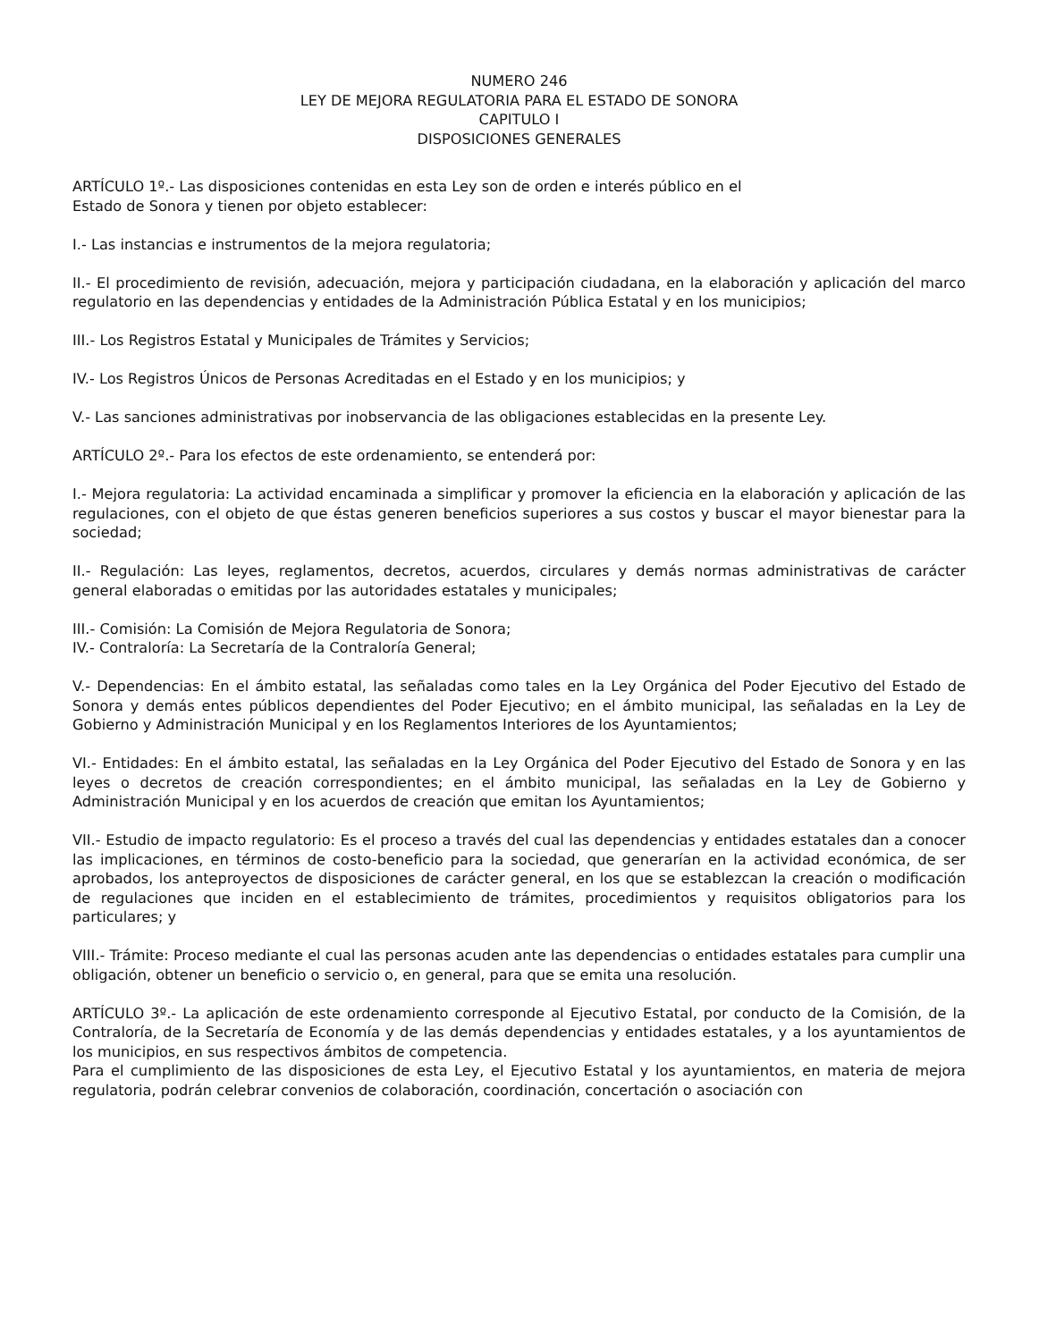NUMERO 246
LEY DE MEJORA REGULATORIA PARA EL ESTADO DE SONORA
CAPITULO I
DISPOSICIONES GENERALES
ARTÍCULO 1º.- Las disposiciones contenidas en esta Ley son de orden e interés público en el
Estado de Sonora y tienen por objeto establecer:
I.- Las instancias e instrumentos de la mejora regulatoria;
II.- El procedimiento de revisión, adecuación, mejora y participación ciudadana, en la elaboración y aplicación del marco regulatorio en las dependencias y entidades de la Administración Pública Estatal y en los municipios;
III.- Los Registros Estatal y Municipales de Trámites y Servicios;
IV.- Los Registros Únicos de Personas Acreditadas en el Estado y en los municipios; y
V.- Las sanciones administrativas por inobservancia de las obligaciones establecidas en la presente Ley.
ARTÍCULO 2º.- Para los efectos de este ordenamiento, se entenderá por:
I.- Mejora regulatoria: La actividad encaminada a simplificar y promover la eficiencia en la elaboración y aplicación de las regulaciones, con el objeto de que éstas generen beneficios superiores a sus costos y buscar el mayor bienestar para la sociedad;
II.- Regulación: Las leyes, reglamentos, decretos, acuerdos, circulares y demás normas administrativas de carácter general elaboradas o emitidas por las autoridades estatales y municipales;
III.- Comisión: La Comisión de Mejora Regulatoria de Sonora;
IV.- Contraloría: La Secretaría de la Contraloría General;
V.- Dependencias: En el ámbito estatal, las señaladas como tales en la Ley Orgánica del Poder Ejecutivo del Estado de Sonora y demás entes públicos dependientes del Poder Ejecutivo; en el ámbito municipal, las señaladas en la Ley de Gobierno y Administración Municipal y en los Reglamentos Interiores de los Ayuntamientos;
VI.- Entidades: En el ámbito estatal, las señaladas en la Ley Orgánica del Poder Ejecutivo del Estado de Sonora y en las leyes o decretos de creación correspondientes; en el ámbito municipal, las señaladas en la Ley de Gobierno y Administración Municipal y en los acuerdos de creación que emitan los Ayuntamientos;
VII.- Estudio de impacto regulatorio: Es el proceso a través del cual las dependencias y entidades estatales dan a conocer las implicaciones, en términos de costo-beneficio para la sociedad, que generarían en la actividad económica, de ser aprobados, los anteproyectos de disposiciones de carácter general, en los que se establezcan la creación o modificación de regulaciones que inciden en el establecimiento de trámites, procedimientos y requisitos obligatorios para los particulares; y
VIII.- Trámite: Proceso mediante el cual las personas acuden ante las dependencias o entidades estatales para cumplir una obligación, obtener un beneficio o servicio o, en general, para que se emita una resolución.
ARTÍCULO 3º.- La aplicación de este ordenamiento corresponde al Ejecutivo Estatal, por conducto de la Comisión, de la Contraloría, de la Secretaría de Economía y de las demás dependencias y entidades estatales, y a los ayuntamientos de los municipios, en sus respectivos ámbitos de competencia.
Para el cumplimiento de las disposiciones de esta Ley, el Ejecutivo Estatal y los ayuntamientos, en materia de mejora regulatoria, podrán celebrar convenios de colaboración, coordinación, concertación o asociación con